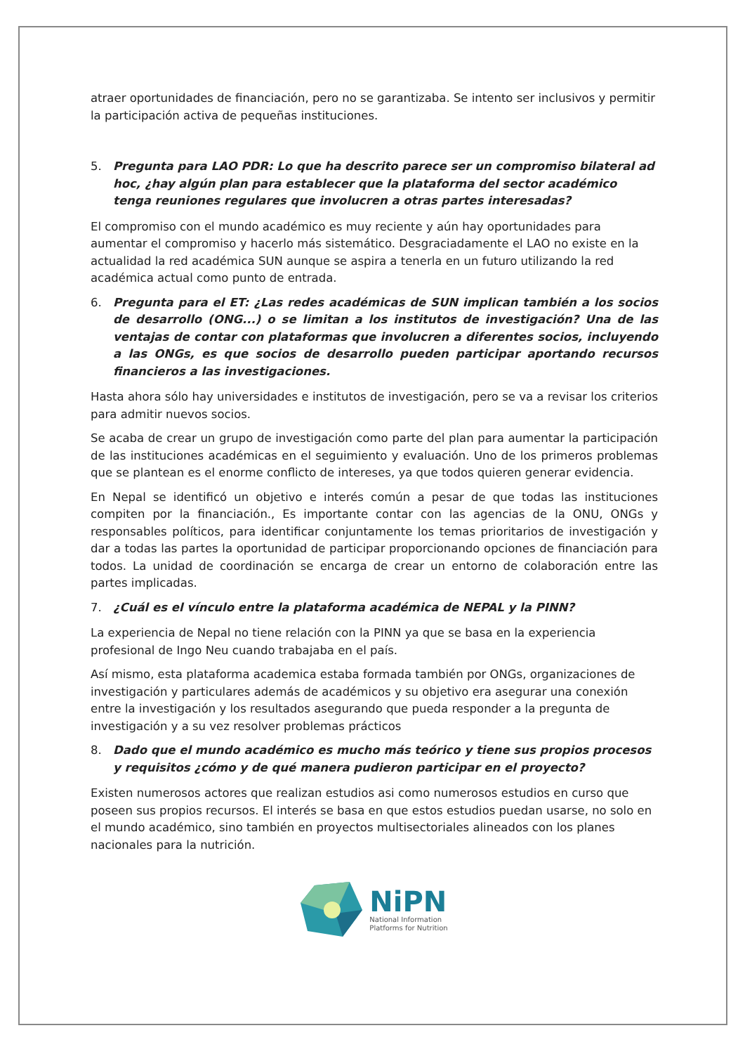atraer oportunidades de financiación, pero no se garantizaba. Se intento ser inclusivos y permitir la participación activa de pequeñas instituciones.
5. Pregunta para LAO PDR: Lo que ha descrito parece ser un compromiso bilateral ad hoc, ¿hay algún plan para establecer que la plataforma del sector académico tenga reuniones regulares que involucren a otras partes interesadas?
El compromiso con el mundo académico es muy reciente y aún hay oportunidades para aumentar el compromiso y hacerlo más sistemático. Desgraciadamente el LAO no existe en la actualidad la red académica SUN aunque se aspira a tenerla en un futuro utilizando la red académica actual como punto de entrada.
6. Pregunta para el ET: ¿Las redes académicas de SUN implican también a los socios de desarrollo (ONG...) o se limitan a los institutos de investigación? Una de las ventajas de contar con plataformas que involucren a diferentes socios, incluyendo a las ONGs, es que socios de desarrollo pueden participar aportando recursos financieros a las investigaciones.
Hasta ahora sólo hay universidades e institutos de investigación, pero se va a revisar los criterios para admitir nuevos socios.
Se acaba de crear un grupo de investigación como parte del plan para aumentar la participación de las instituciones académicas en el seguimiento y evaluación. Uno de los primeros problemas que se plantean es el enorme conflicto de intereses, ya que todos quieren generar evidencia.
En Nepal se identificó un objetivo e interés común a pesar de que todas las instituciones compiten por la financiación., Es importante contar con las agencias de la ONU, ONGs y responsables políticos, para identificar conjuntamente los temas prioritarios de investigación y dar a todas las partes la oportunidad de participar proporcionando opciones de financiación para todos. La unidad de coordinación se encarga de crear un entorno de colaboración entre las partes implicadas.
7. ¿Cuál es el vínculo entre la plataforma académica de NEPAL y la PINN?
La experiencia de Nepal no tiene relación con la PINN ya que se basa en la experiencia profesional de Ingo Neu cuando trabajaba en el país.
Así mismo, esta plataforma academica estaba formada también por ONGs, organizaciones de investigación y particulares además de académicos y su objetivo era asegurar una conexión entre la investigación y los resultados asegurando que pueda responder a la pregunta de investigación y a su vez resolver problemas prácticos
8. Dado que el mundo académico es mucho más teórico y tiene sus propios procesos y requisitos ¿cómo y de qué manera pudieron participar en el proyecto?
Existen numerosos actores que realizan estudios asi como numerosos estudios en curso que poseen sus propios recursos. El interés se basa en que estos estudios puedan usarse, no solo en el mundo académico, sino también en proyectos multisectoriales alineados con los planes nacionales para la nutrición.
NiPN
National Information
Platforms for Nutrition